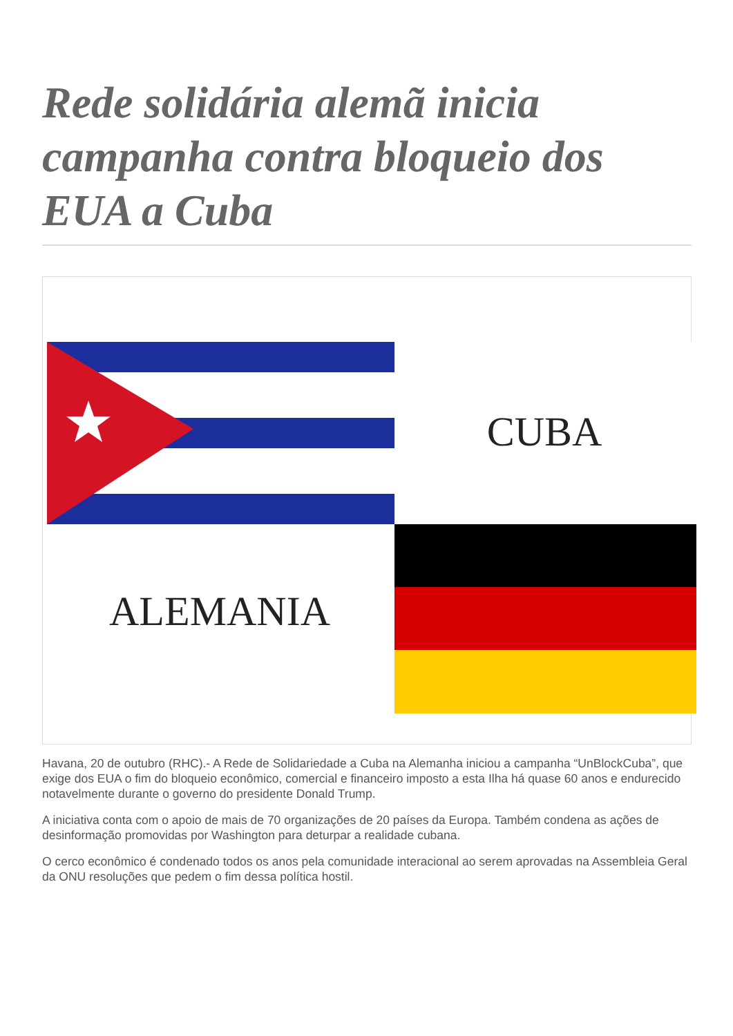Rede solidária alemã inicia campanha contra bloqueio dos EUA a Cuba
CUBA
ALEMANIA
Havana, 20 de outubro (RHC).- A Rede de Solidariedade a Cuba na Alemanha iniciou a campanha “UnBlockCuba”, que exige dos EUA o fim do bloqueio econômico, comercial e financeiro imposto a esta Ilha há quase 60 anos e endurecido notavelmente durante o governo do presidente Donald Trump.
A iniciativa conta com o apoio de mais de 70 organizações de 20 países da Europa. Também condena as ações de desinformação promovidas por Washington para deturpar a realidade cubana.
O cerco econômico é condenado todos os anos pela comunidade interacional ao serem aprovadas na Assembleia Geral da ONU resoluções que pedem o fim dessa política hostil.